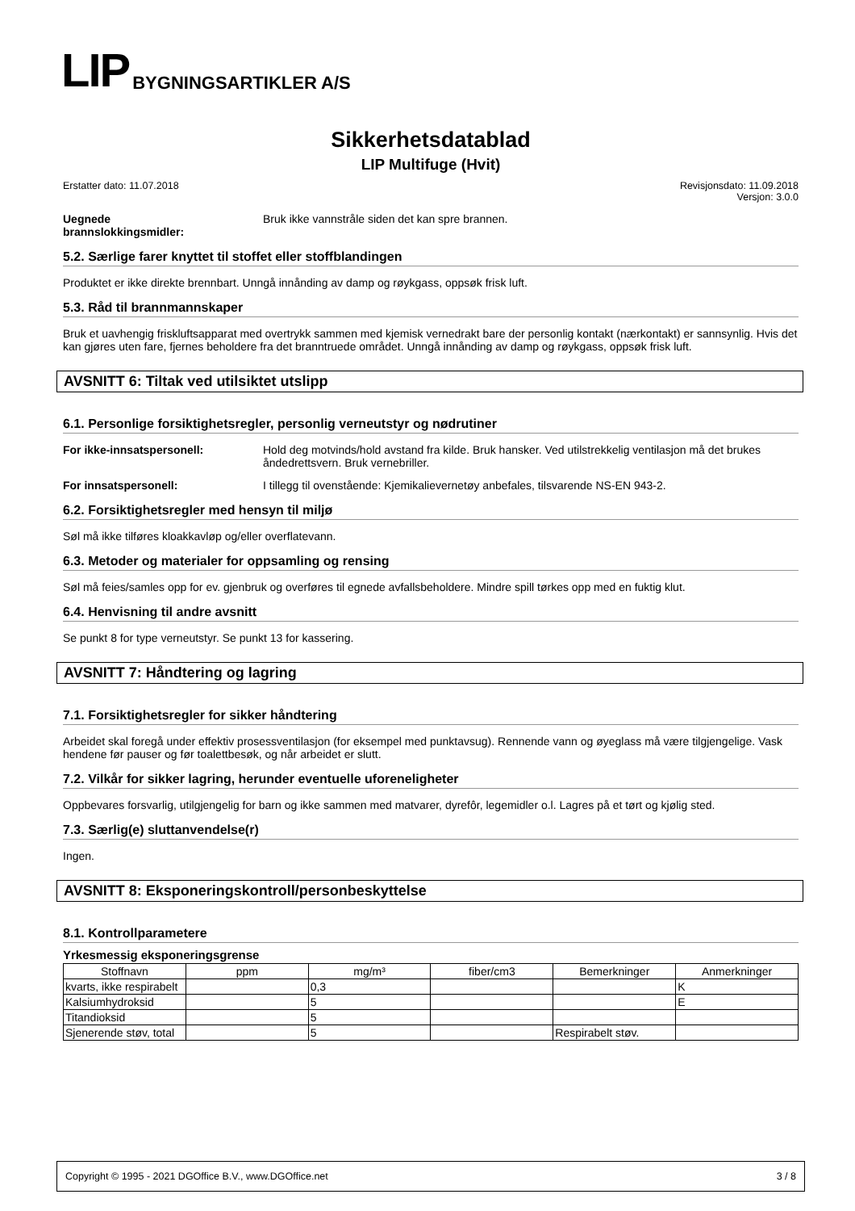LIP BYGNINGSARTIKLER A/S
Sikkerhetsdatablad
LIP Multifuge (Hvit)
Erstatter dato: 11.07.2018 Revisjonsdato: 11.09.2018
Versjon: 3.0.0
Uegnede
brannslokkingsmidler:
Bruk ikke vannstråle siden det kan spre brannen.
5.2. Særlige farer knyttet til stoffet eller stoffblandingen
Produktet er ikke direkte brennbart. Unngå innånding av damp og røykgass, oppsøk frisk luft.
5.3. Råd til brannmannskaper
Bruk et uavhengig friskluftsapparat med overtrykk sammen med kjemisk vernedrakt bare der personlig kontakt (nærkontakt) er sannsynlig. Hvis det kan gjøres uten fare, fjernes beholdere fra det branntruede området. Unngå innånding av damp og røykgass, oppsøk frisk luft.
AVSNITT 6: Tiltak ved utilsiktet utslipp
6.1. Personlige forsiktighetsregler, personlig verneutstyr og nødrutiner
For ikke-innsatspersonell: Hold deg motvinds/hold avstand fra kilde. Bruk hansker. Ved utilstrekkelig ventilasjon må det brukes åndedrettsvern. Bruk vernebriller.
For innsatspersonell: I tillegg til ovenstående: Kjemikalievernetøy anbefales, tilsvarende NS-EN 943-2.
6.2. Forsiktighetsregler med hensyn til miljø
Søl må ikke tilføres kloakkavløp og/eller overflatevann.
6.3. Metoder og materialer for oppsamling og rensing
Søl må feies/samles opp for ev. gjenbruk og overføres til egnede avfallsbeholdere. Mindre spill tørkes opp med en fuktig klut.
6.4. Henvisning til andre avsnitt
Se punkt 8 for type verneutstyr. Se punkt 13 for kassering.
AVSNITT 7: Håndtering og lagring
7.1. Forsiktighetsregler for sikker håndtering
Arbeidet skal foregå under effektiv prosessventilasjon (for eksempel med punktavsug). Rennende vann og øyeglass må være tilgjengelige. Vask hendene før pauser og før toalettbesøk, og når arbeidet er slutt.
7.2. Vilkår for sikker lagring, herunder eventuelle uforeneligheter
Oppbevares forsvarlig, utilgjengelig for barn og ikke sammen med matvarer, dyrefôr, legemidler o.l. Lagres på et tørt og kjølig sted.
7.3. Særlig(e) sluttanvendelse(r)
Ingen.
AVSNITT 8: Eksponeringskontroll/personbeskyttelse
8.1. Kontrollparametere
Yrkesmessig eksponeringsgrense
| Stoffnavn | ppm | mg/m³ | fiber/cm3 | Bemerkninger | Anmerkninger |
| --- | --- | --- | --- | --- | --- |
| kvarts, ikke respirabelt | | 0,3 | | | K |
| Kalsiumhydroksid | | 5 | | | E |
| Titandioksid | | 5 | | | |
| Sjenerende støv, total | | 5 | | Respirabelt støv. | |
Copyright © 1995 - 2021 DGOffice B.V., www.DGOffice.net 3 / 8